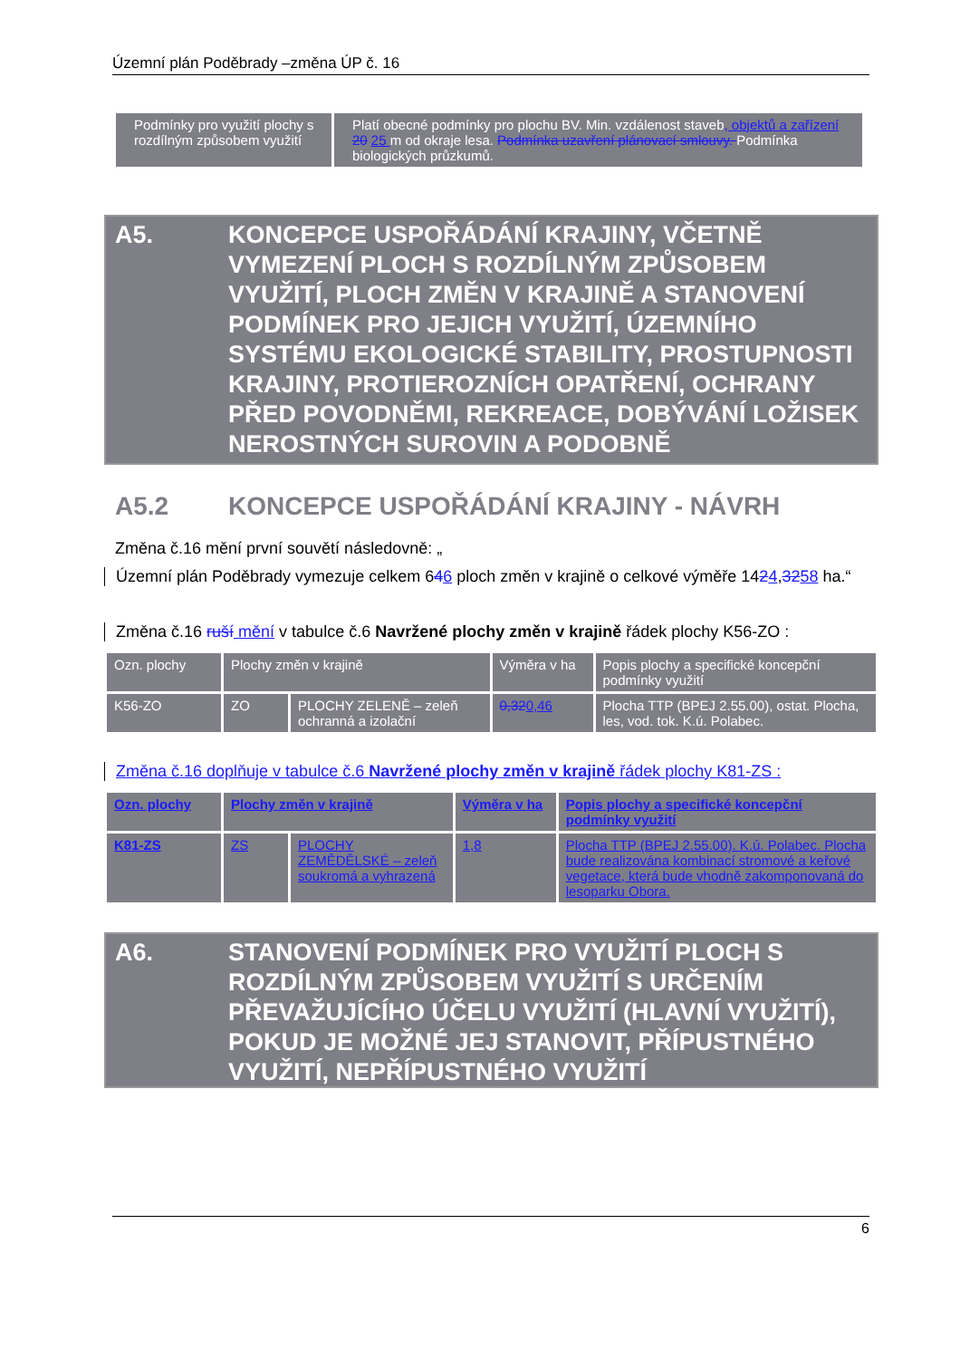Územní plán Poděbrady –změna ÚP č. 16
| Podmínky pro využití plochy s rozdílným způsobem využití | Platí obecné podmínky pro plochu BV. Min. vzdálenost staveb , objektů a zařízení 20 25 m od okraje lesa. Podmínka uzavření plánovací smlouvy. Podmínka biologických průzkumů. |
A5. KONCEPCE USPOŘÁDÁNÍ KRAJINY, VČETNĚ VYMEZENÍ PLOCH S ROZDÍLNÝM ZPŮSOBEM VYUŽITÍ, PLOCH ZMĚN V KRAJINĚ A STANOVENÍ PODMÍNEK PRO JEJICH VYUŽITÍ, ÚZEMNÍHO SYSTÉMU EKOLOGICKÉ STABILITY, PROSTUPNOSTI KRAJINY, PROTIEROZNÍCH OPATŘENÍ, OCHRANY PŘED POVODNĚMI, REKREACE, DOBÝVÁNÍ LOŽISEK NEROSTNÝCH SUROVIN A PODOBNĚ
A5.2 KONCEPCE USPOŘÁDÁNÍ KRAJINY - NÁVRH
Změna č.16 mění první souvětí následovně: „
Územní plán Poděbrady vymezuje celkem 646 ploch změn v krajině o celkové výměře 1424,3258 ha.“
Změna č.16 ruší mění v tabulce č.6 Navržené plochy změn v krajině řádek plochy K56-ZO :
| Ozn. plochy | Plochy změn v krajině | | Výměra v ha | Popis plochy a specifické koncepční podmínky využití |
| K56-ZO | ZO | PLOCHY ZELENĚ – zeleň ochranná a izolační | 0,32 0,46 | Plocha TTP (BPEJ 2.55.00), ostat. Plocha, les, vod. tok. K.ú. Polabec. |
Změna č.16 doplňuje v tabulce č.6 Navržené plochy změn v krajině řádek plochy K81-ZS :
| Ozn. plochy | Plochy změn v krajině | | Výměra v ha | Popis plochy a specifické koncepční podmínky využití |
| K81-ZS | ZS | PLOCHY ZEMĚDĚLSKÉ – zeleň soukromá a vyhrazená | 1,8 | Plocha TTP (BPEJ 2.55.00). K.ú. Polabec. Plocha bude realizována kombinací stromové a keřové vegetace, která bude vhodně zakomponovaná do lesoparku Obora. |
A6. STANOVENÍ PODMÍNEK PRO VYUŽITÍ PLOCH S ROZDÍLNÝM ZPŮSOBEM VYUŽITÍ S URČENÍM PŘEVAŽUJÍCÍHO ÚČELU VYUŽITÍ (HLAVNÍ VYUŽITÍ), POKUD JE MOŽNÉ JEJ STANOVIT, PŘÍPUSTNÉHO VYUŽITÍ, NEPŘÍPUSTNÉHO VYUŽITÍ
6